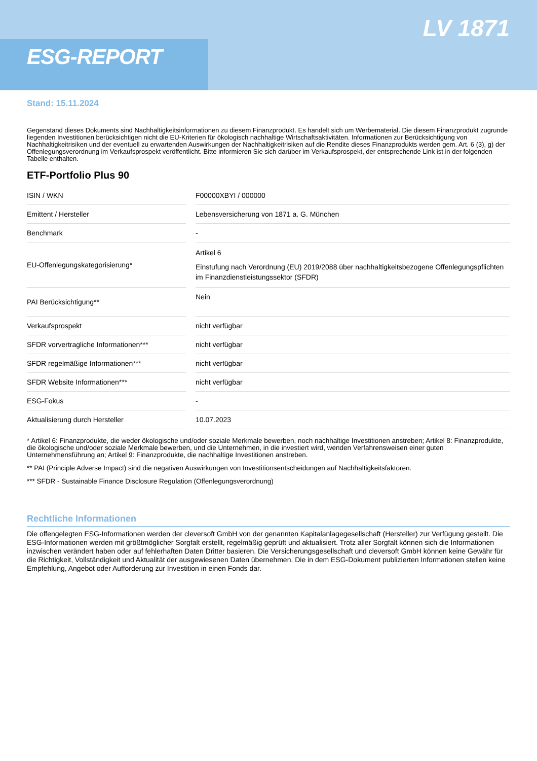ESG-REPORT
LV 1871
Stand: 15.11.2024
Gegenstand dieses Dokuments sind Nachhaltigkeitsinformationen zu diesem Finanzprodukt. Es handelt sich um Werbematerial. Die diesem Finanzprodukt zugrunde liegenden Investitionen berücksichtigen nicht die EU-Kriterien für ökologisch nachhaltige Wirtschaftsaktivitäten. Informationen zur Berücksichtigung von Nachhaltigkeitrisiken und der eventuell zu erwartenden Auswirkungen der Nachhaltigkeitrisiken auf die Rendite dieses Finanzprodukts werden gem. Art. 6 (3), g) der Offenlegungsverordnung im Verkaufsprospekt veröffentlicht. Bitte informieren Sie sich darüber im Verkaufsprospekt, der entsprechende Link ist in der folgenden Tabelle enthalten.
ETF-Portfolio Plus 90
| ISIN / WKN | | F00000XBYI / 000000 |
| Emittent / Hersteller | | Lebensversicherung von 1871 a. G. München |
| Benchmark | | - |
| EU-Offenlegungskategorisierung* | | Artikel 6 Einstufung nach Verordnung (EU) 2019/2088 über nachhaltigkeitsbezogene Offenlegungspflichten im Finanzdienstleistungssektor (SFDR) |
| PAI Berücksichtigung** | | Nein |
| Verkaufsprospekt | | nicht verfügbar |
| SFDR vorvertragliche Informationen*** | | nicht verfügbar |
| SFDR regelmäßige Informationen*** | | nicht verfügbar |
| SFDR Website Informationen*** | | nicht verfügbar |
| ESG-Fokus | | - |
| Aktualisierung durch Hersteller | | 10.07.2023 |
* Artikel 6: Finanzprodukte, die weder ökologische und/oder soziale Merkmale bewerben, noch nachhaltige Investitionen anstreben; Artikel 8: Finanzprodukte, die ökologische und/oder soziale Merkmale bewerben, und die Unternehmen, in die investiert wird, wenden Verfahrensweisen einer guten Unternehmensführung an; Artikel 9: Finanzprodukte, die nachhaltige Investitionen anstreben.
** PAI (Principle Adverse Impact) sind die negativen Auswirkungen von Investitionsentscheidungen auf Nachhaltigkeitsfaktoren.
*** SFDR - Sustainable Finance Disclosure Regulation (Offenlegungsverordnung)
Rechtliche Informationen
Die offengelegten ESG-Informationen werden der cleversoft GmbH von der genannten Kapitalanlagegesellschaft (Hersteller) zur Verfügung gestellt. Die ESG-Informationen werden mit größtmöglicher Sorgfalt erstellt, regelmäßig geprüft und aktualisiert. Trotz aller Sorgfalt können sich die Informationen inzwischen verändert haben oder auf fehlerhaften Daten Dritter basieren. Die Versicherungsgesellschaft und cleversoft GmbH können keine Gewähr für die Richtigkeit, Vollständigkeit und Aktualität der ausgewiesenen Daten übernehmen. Die in dem ESG-Dokument publizierten Informationen stellen keine Empfehlung, Angebot oder Aufforderung zur Investition in einen Fonds dar.